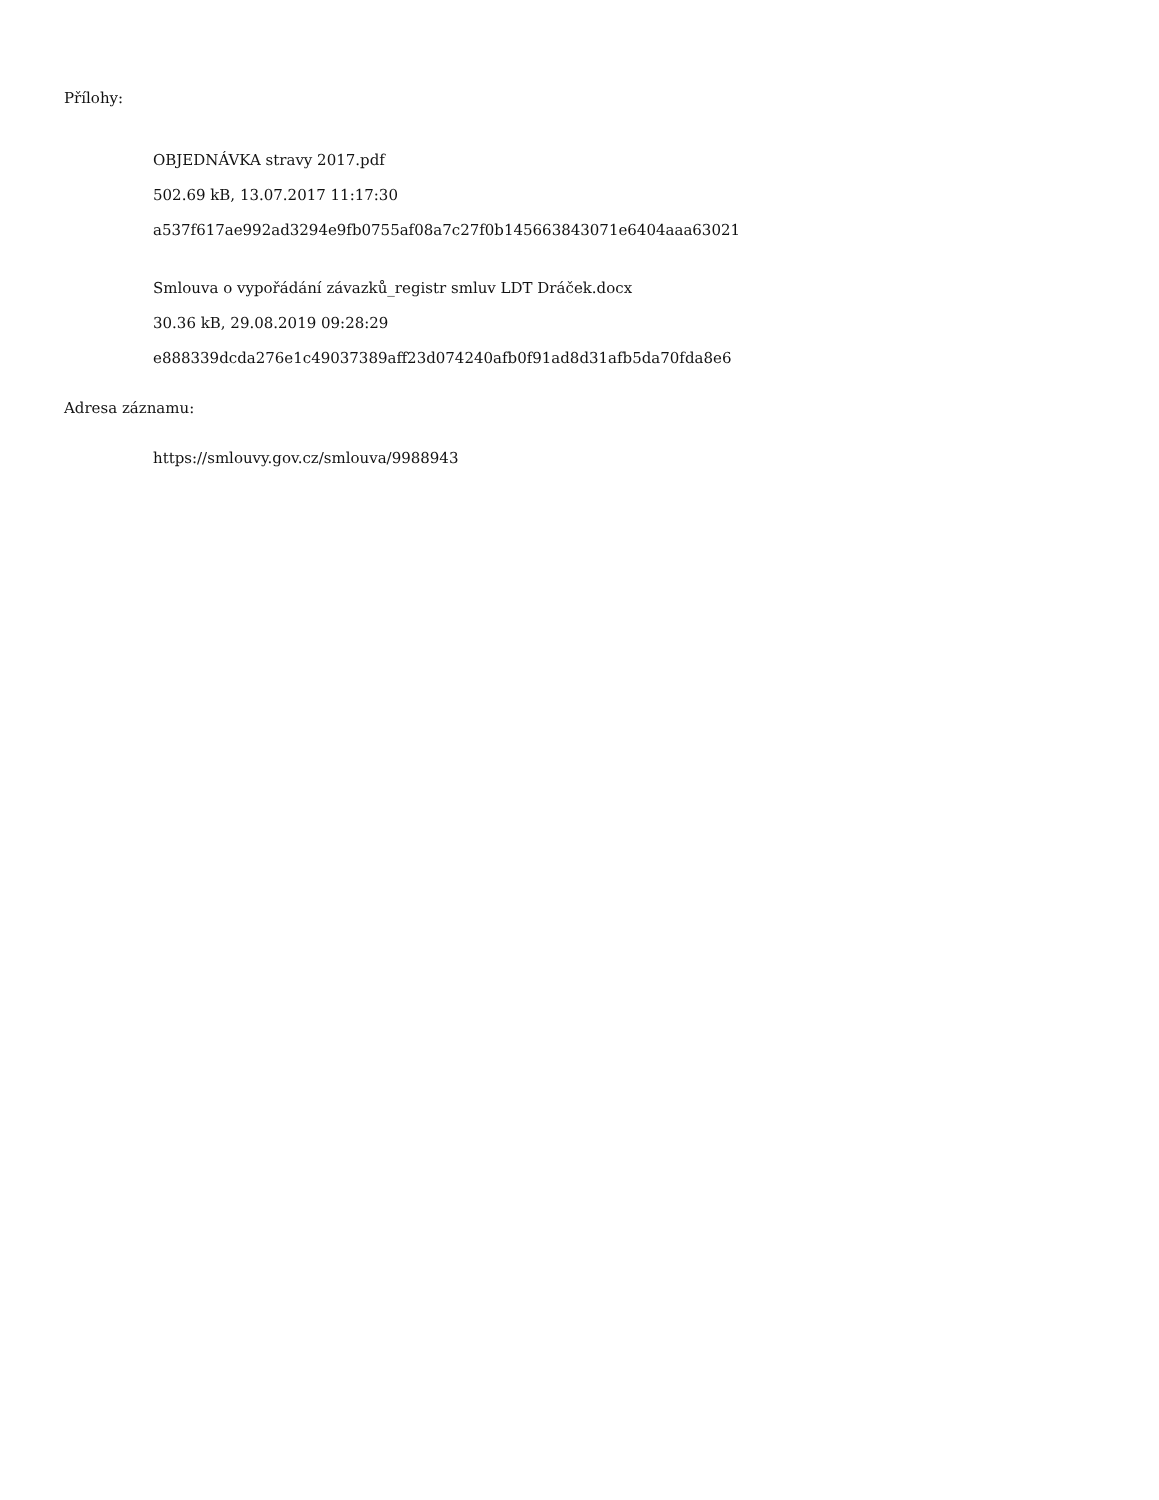Přílohy:
OBJEDNÁVKA stravy 2017.pdf
502.69 kB, 13.07.2017 11:17:30
a537f617ae992ad3294e9fb0755af08a7c27f0b145663843071e6404aaa63021
Smlouva o vypořádání závazků_registr smluv LDT Dráček.docx
30.36 kB, 29.08.2019 09:28:29
e888339dcda276e1c49037389aff23d074240afb0f91ad8d31afb5da70fda8e6
Adresa záznamu:
https://smlouvy.gov.cz/smlouva/9988943